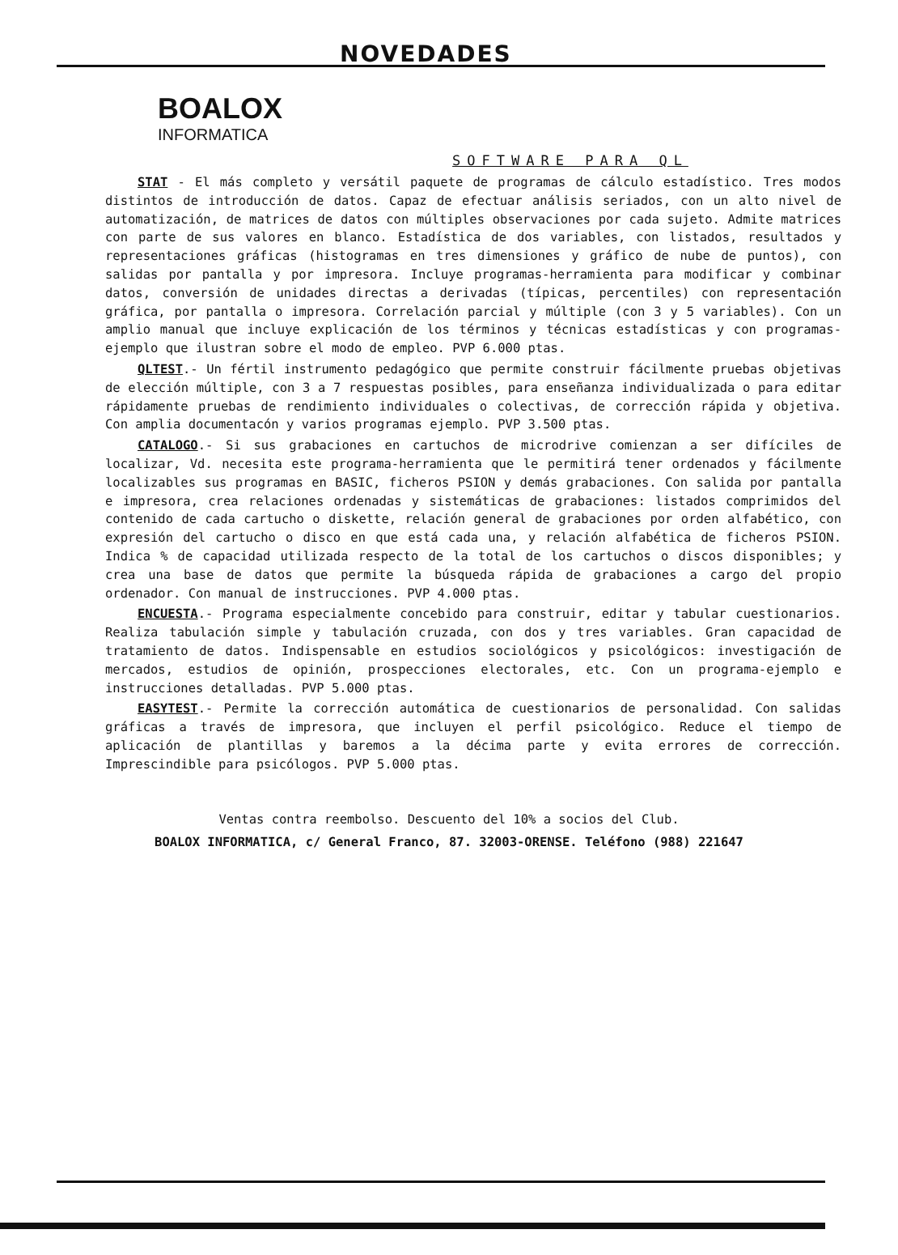NOVEDADES
BOALOX
INFORMATICA
SOFTWARE PARA QL
STAT - El más completo y versátil paquete de programas de cálculo estadístico. Tres modos distintos de introducción de datos. Capaz de efectuar análisis seriados, con un alto nivel de automatización, de matrices de datos con múltiples observaciones por cada sujeto. Admite matrices con parte de sus valores en blanco. Estadística de dos variables, con listados, resultados y representaciones gráficas (histogramas en tres dimensiones y gráfico de nube de puntos), con salidas por pantalla y por impresora. Incluye programas-herramienta para modificar y combinar datos, conversión de unidades directas a derivadas (típicas, percentiles) con representación gráfica, por pantalla o impresora. Correlación parcial y múltiple (con 3 y 5 variables). Con un amplio manual que incluye explicación de los términos y técnicas estadísticas y con programas-ejemplo que ilustran sobre el modo de empleo. PVP 6.000 ptas.
QLTEST.- Un fértil instrumento pedagógico que permite construir fácilmente pruebas objetivas de elección múltiple, con 3 a 7 respuestas posibles, para enseñanza individualizada o para editar rápidamente pruebas de rendimiento individuales o colectivas, de corrección rápida y objetiva. Con amplia documentacón y varios programas ejemplo. PVP 3.500 ptas.
CATALOGO.- Si sus grabaciones en cartuchos de microdrive comienzan a ser difíciles de localizar, Vd. necesita este programa-herramienta que le permitirá tener ordenados y fácilmente localizables sus programas en BASIC, ficheros PSION y demás grabaciones. Con salida por pantalla e impresora, crea relaciones ordenadas y sistemáticas de grabaciones: listados comprimidos del contenido de cada cartucho o diskette, relación general de grabaciones por orden alfabético, con expresión del cartucho o disco en que está cada una, y relación alfabética de ficheros PSION. Indica % de capacidad utilizada respecto de la total de los cartuchos o discos disponibles; y crea una base de datos que permite la búsqueda rápida de grabaciones a cargo del propio ordenador. Con manual de instrucciones. PVP 4.000 ptas.
ENCUESTA.- Programa especialmente concebido para construir, editar y tabular cuestionarios. Realiza tabulación simple y tabulación cruzada, con dos y tres variables. Gran capacidad de tratamiento de datos. Indispensable en estudios sociológicos y psicológicos: investigación de mercados, estudios de opinión, prospecciones electorales, etc. Con un programa-ejemplo e instrucciones detalladas. PVP 5.000 ptas.
EASYTEST.- Permite la corrección automática de cuestionarios de personalidad. Con salidas gráficas a través de impresora, que incluyen el perfil psicológico. Reduce el tiempo de aplicación de plantillas y baremos a la décima parte y evita errores de corrección. Imprescindible para psicólogos. PVP 5.000 ptas.
Ventas contra reembolso. Descuento del 10% a socios del Club.
BOALOX INFORMATICA, c/ General Franco, 87. 32003-ORENSE. Teléfono (988) 221647